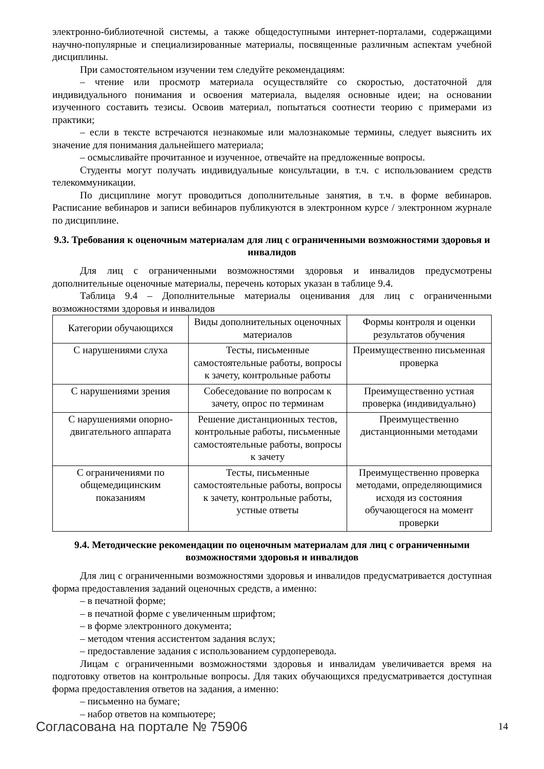электронно-библиотечной системы, а также общедоступными интернет-порталами, содержащими научно-популярные и специализированные материалы, посвященные различным аспектам учебной дисциплины.
При самостоятельном изучении тем следуйте рекомендациям:
– чтение или просмотр материала осуществляйте со скоростью, достаточной для индивидуального понимания и освоения материала, выделяя основные идеи; на основании изученного составить тезисы. Освоив материал, попытаться соотнести теорию с примерами из практики;
– если в тексте встречаются незнакомые или малознакомые термины, следует выяснить их значение для понимания дальнейшего материала;
– осмысливайте прочитанное и изученное, отвечайте на предложенные вопросы.
Студенты могут получать индивидуальные консультации, в т.ч. с использованием средств телекоммуникации.
По дисциплине могут проводиться дополнительные занятия, в т.ч. в форме вебинаров. Расписание вебинаров и записи вебинаров публикуются в электронном курсе / электронном журнале по дисциплине.
9.3. Требования к оценочным материалам для лиц с ограниченными возможностями здоровья и инвалидов
Для лиц с ограниченными возможностями здоровья и инвалидов предусмотрены дополнительные оценочные материалы, перечень которых указан в таблице 9.4.
Таблица 9.4 – Дополнительные материалы оценивания для лиц с ограниченными возможностями здоровья и инвалидов
| Категории обучающихся | Виды дополнительных оценочных материалов | Формы контроля и оценки результатов обучения |
| С нарушениями слуха | Тесты, письменные самостоятельные работы, вопросы к зачету, контрольные работы | Преимущественно письменная проверка |
| С нарушениями зрения | Собеседование по вопросам к зачету, опрос по терминам | Преимущественно устная проверка (индивидуально) |
| С нарушениями опорно-двигательного аппарата | Решение дистанционных тестов, контрольные работы, письменные самостоятельные работы, вопросы к зачету | Преимущественно дистанционными методами |
| С ограничениями по общемедицинским показаниям | Тесты, письменные самостоятельные работы, вопросы к зачету, контрольные работы, устные ответы | Преимущественно проверка методами, определяющимися исходя из состояния обучающегося на момент проверки |
9.4. Методические рекомендации по оценочным материалам для лиц с ограниченными возможностями здоровья и инвалидов
Для лиц с ограниченными возможностями здоровья и инвалидов предусматривается доступная форма предоставления заданий оценочных средств, а именно:
– в печатной форме;
– в печатной форме с увеличенным шрифтом;
– в форме электронного документа;
– методом чтения ассистентом задания вслух;
– предоставление задания с использованием сурдоперевода.
Лицам с ограниченными возможностями здоровья и инвалидам увеличивается время на подготовку ответов на контрольные вопросы. Для таких обучающихся предусматривается доступная форма предоставления ответов на задания, а именно:
– письменно на бумаге;
– набор ответов на компьютере;
Согласована на портале № 75906 14